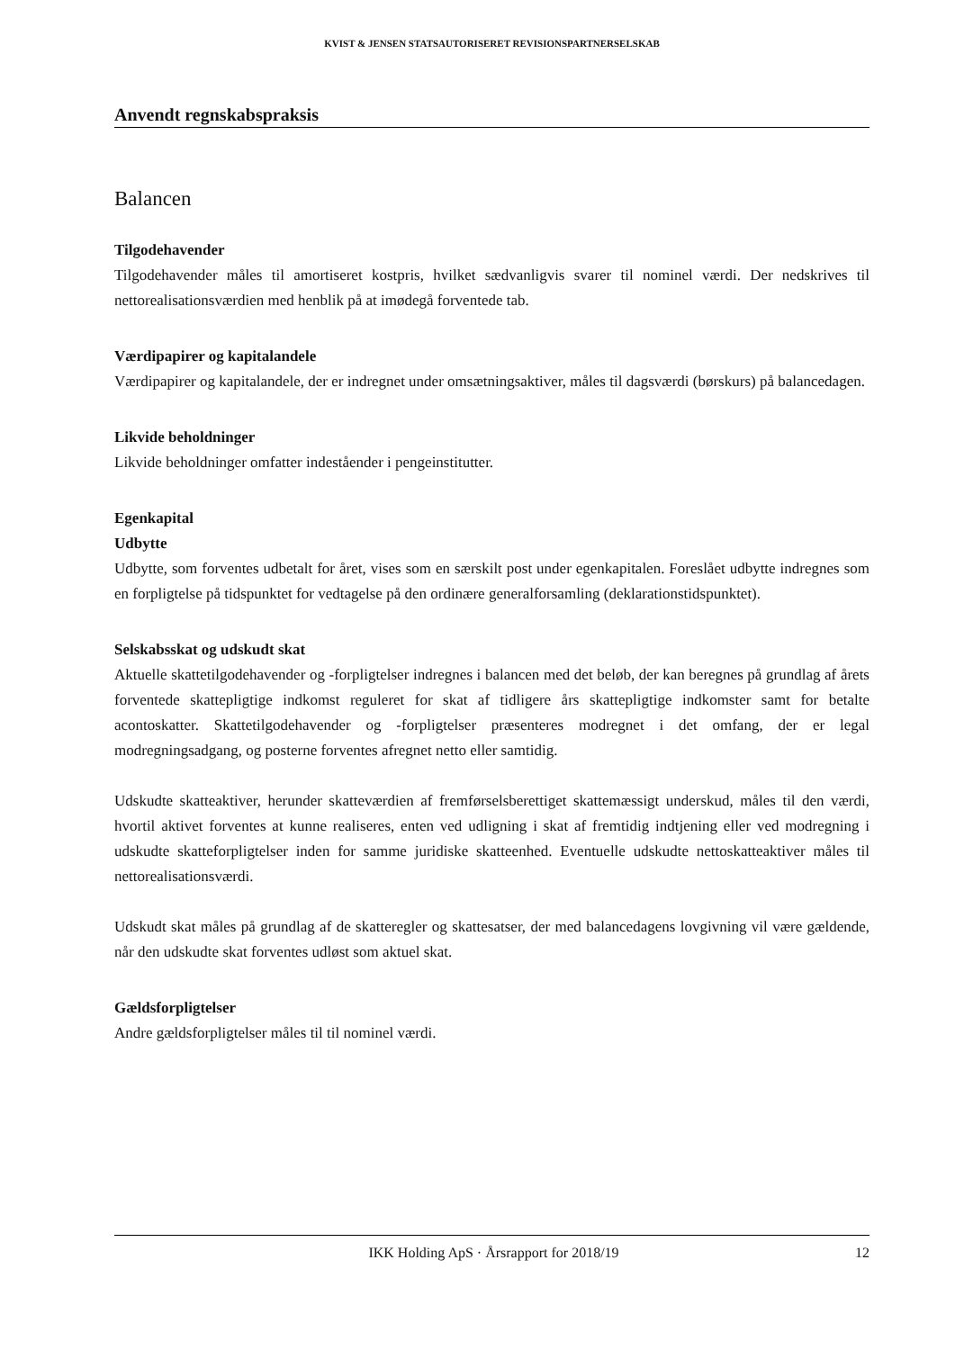KVIST & JENSEN STATSAUTORISERET REVISIONSPARTNERSELSKAB
Anvendt regnskabspraksis
Balancen
Tilgodehavender
Tilgodehavender måles til amortiseret kostpris, hvilket sædvanligvis svarer til nominel værdi. Der nedskrives til nettorealisationsværdien med henblik på at imødegå forventede tab.
Værdipapirer og kapitalandele
Værdipapirer og kapitalandele, der er indregnet under omsætningsaktiver, måles til dagsværdi (børskurs) på balancedagen.
Likvide beholdninger
Likvide beholdninger omfatter indeståender i pengeinstitutter.
Egenkapital
Udbytte
Udbytte, som forventes udbetalt for året, vises som en særskilt post under egenkapitalen. Foreslået udbytte indregnes som en forpligtelse på tidspunktet for vedtagelse på den ordinære generalforsamling (deklarationstidspunktet).
Selskabsskat og udskudt skat
Aktuelle skattetilgodehavender og -forpligtelser indregnes i balancen med det beløb, der kan beregnes på grundlag af årets forventede skattepligtige indkomst reguleret for skat af tidligere års skattepligtige indkomster samt for betalte acontoskatter. Skattetilgodehavender og -forpligtelser præsenteres modregnet i det omfang, der er legal modregningsadgang, og posterne forventes afregnet netto eller samtidig.
Udskudte skatteaktiver, herunder skatteværdien af fremførselsberettiget skattemæssigt underskud, måles til den værdi, hvortil aktivet forventes at kunne realiseres, enten ved udligning i skat af fremtidig indtjening eller ved modregning i udskudte skatteforpligtelser inden for samme juridiske skatteenhed. Eventuelle udskudte nettoskatteaktiver måles til nettorealisationsværdi.
Udskudt skat måles på grundlag af de skatteregler og skattesatser, der med balancedagens lovgivning vil være gældende, når den udskudte skat forventes udløst som aktuel skat.
Gældsforpligtelser
Andre gældsforpligtelser måles til til nominel værdi.
IKK Holding ApS · Årsrapport for 2018/19 12